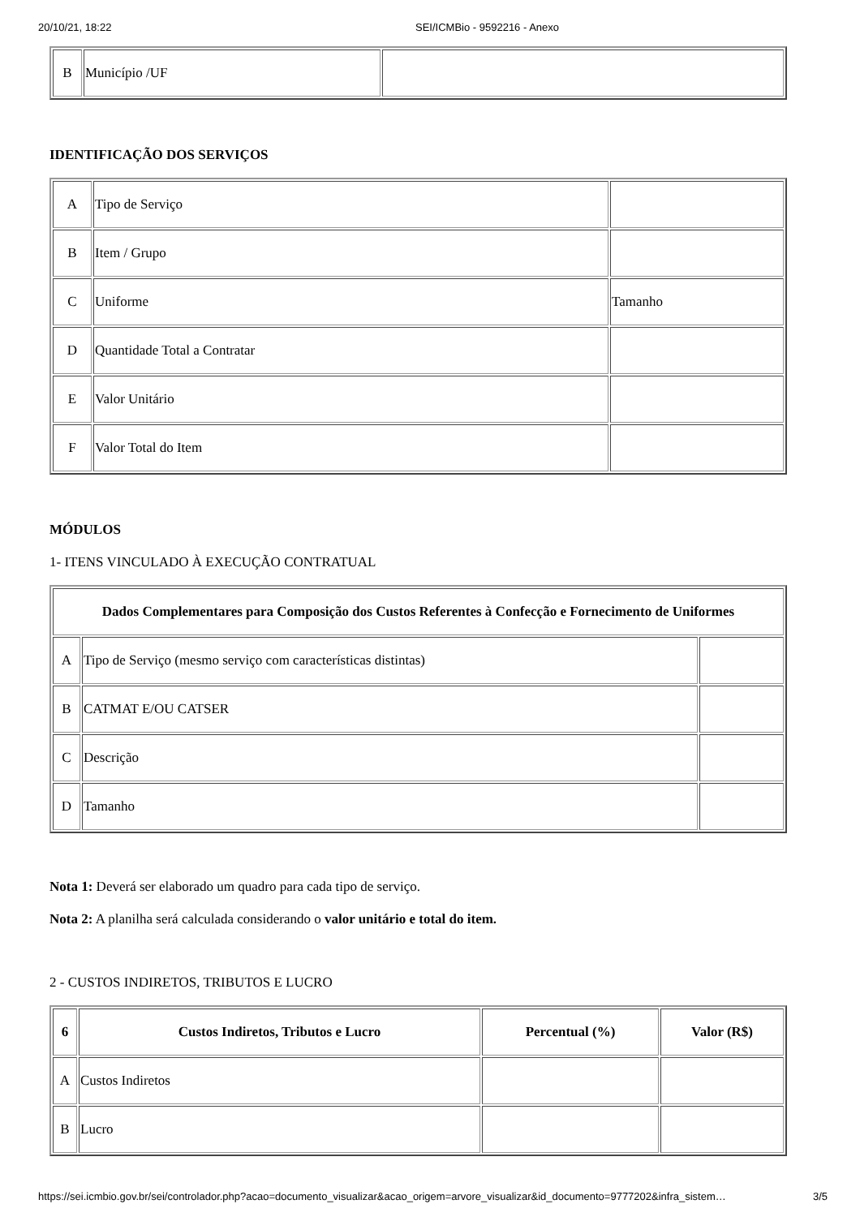20/10/21, 18:22 SEI/ICMBio - 9592216 - Anexo
| B | Município /UF | |
IDENTIFICAÇÃO DOS SERVIÇOS
| A | Tipo de Serviço | |
| B | Item / Grupo | |
| C | Uniforme | Tamanho |
| D | Quantidade Total a Contratar | |
| E | Valor Unitário | |
| F | Valor Total do Item | |
MÓDULOS
1- ITENS VINCULADO À EXECUÇÃO CONTRATUAL
| Dados Complementares para Composição dos Custos Referentes à Confecção e Fornecimento de Uniformes | | |
| --- | --- | --- |
| A | Tipo de Serviço (mesmo serviço com características distintas) | |
| B | CATMAT E/OU CATSER | |
| C | Descrição | |
| D | Tamanho | |
Nota 1: Deverá ser elaborado um quadro para cada tipo de serviço.
Nota 2: A planilha será calculada considerando o valor unitário e total do item.
2 - CUSTOS INDIRETOS, TRIBUTOS E LUCRO
| 6 | Custos Indiretos, Tributos e Lucro | Percentual (%) | Valor (R$) |
| --- | --- | --- | --- |
| A | Custos Indiretos | | |
| B | Lucro | | |
https://sei.icmbio.gov.br/sei/controlador.php?acao=documento_visualizar&acao_origem=arvore_visualizar&id_documento=9777202&infra_sistem… 3/5